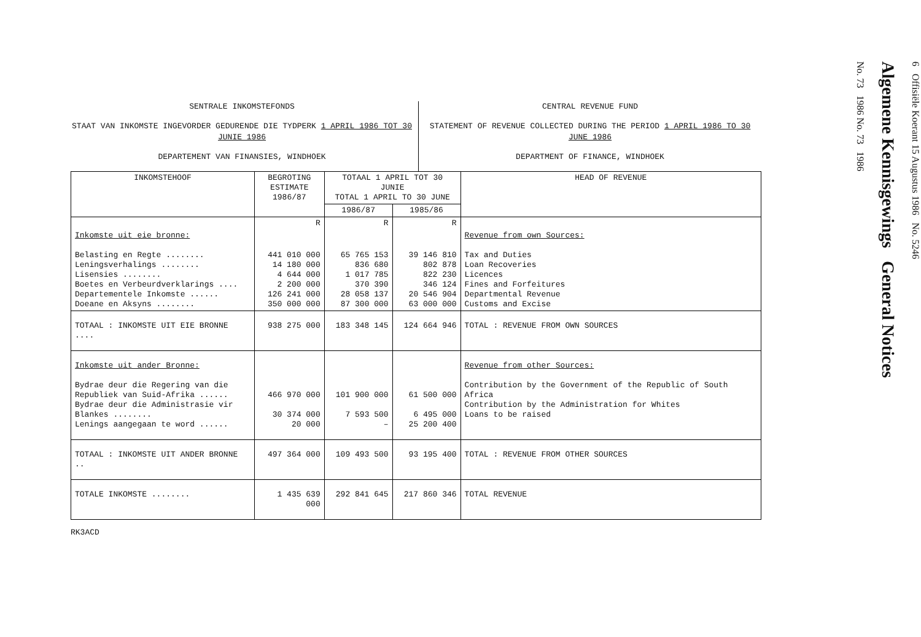SENTRALE INKOMSTEFONDS
STAAT VAN INKOMSTE INGEVORDER GEDURENDE DIE TYDPERK 1 APRIL 1986 TOT 30 JUNIE 1986
DEPARTEMENT VAN FINANSIES, WINDHOEK
CENTRAL REVENUE FUND
STATEMENT OF REVENUE COLLECTED DURING THE PERIOD 1 APRIL 1986 TO 30 JUNE 1986
DEPARTMENT OF FINANCE, WINDHOEK
| INKOMSTEHOOF | BEGROTING ESTIMATE 1986/87 | TOTAAL 1 APRIL TOT 30 JUNIE TOTAL 1 APRIL TO 30 JUNE | | HEAD OF REVENUE |
| --- | --- | --- | --- | --- |
| | | 1986/87 | 1985/86 | |
| | R | R | R | |
| Inkomste uit eie bronne: Belasting en Regte ........ Leningsverhalings ........ Lisensies ........ Boetes en Verbeurdverklarings .... Departementele Inkomste ...... Doeane en Aksyns ........ | 441 010 000 14 180 000 4 644 000 2 200 000 126 241 000 350 000 000 | 65 765 153 836 680 1 017 785 370 390 28 058 137 87 300 000 | 39 146 810 802 878 822 230 346 124 20 546 904 63 000 000 | Revenue from own Sources: Tax and Duties Loan Recoveries Licences Fines and Forfeitures Departmental Revenue Customs and Excise |
| TOTAAL : INKOMSTE UIT EIE BRONNE .... | 938 275 000 | 183 348 145 | 124 664 946 | TOTAL : REVENUE FROM OWN SOURCES |
| Inkomste uit ander Bronne: Bydrae deur die Regering van die Republiek van Suid-Afrika ...... Bydrae deur die Administrasie vir Blankes ........ Lenings aangegaan te word ...... | 466 970 000 30 374 000 20 000 | 101 900 000 7 593 500 – | 61 500 000 6 495 000 25 200 400 | Revenue from other Sources: Contribution by the Government of the Republic of South Africa Contribution by the Administration for Whites Loans to be raised |
| TOTAAL : INKOMSTE UIT ANDER BRONNE .. | 497 364 000 | 109 493 500 | 93 195 400 | TOTAL : REVENUE FROM OTHER SOURCES |
| TOTALE INKOMSTE ........ | 1 435 639 000 | 292 841 645 | 217 860 346 | TOTAL REVENUE |
RK3ACD
6 Offisiële Koerant 15 Augustus 1986 No. 5246
Algemene Kennisgewings General Notices
No. 73 1986 No. 73 1986